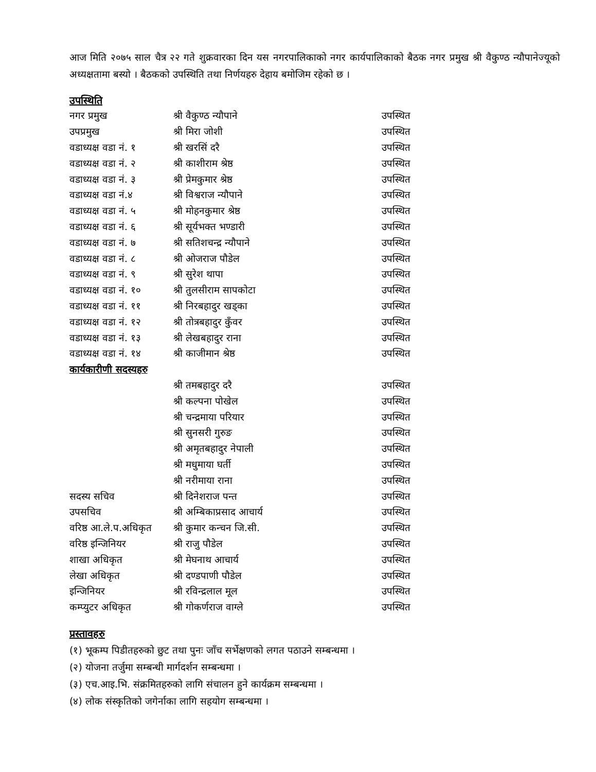आज मिति २०७५ साल चैत्र २२ गते शुक्रवारका दिन यस नगरपालिकाको नगर कार्यपालिकाको बैठक नगर प्रमुख श्री वैकुण्ठ न्यौपानेज्यूको अध्यक्षतामा बस्यो । बैठकको उपस्थिति तथा निर्णयहरु देहाय बमोजिम रहेको छ ।
उपस्थिति
| नगर प्रमुख | श्री वैकुण्ठ न्यौपाने | उपस्थित |
| उपप्रमुख | श्री मिरा जोशी | उपस्थित |
| वडाध्यक्ष वडा नं. १ | श्री खरसिं दरै | उपस्थित |
| वडाध्यक्ष वडा नं. २ | श्री काशीराम श्रेष्ठ | उपस्थित |
| वडाध्यक्ष वडा नं. ३ | श्री प्रेमकुमार श्रेष्ठ | उपस्थित |
| वडाध्यक्ष वडा नं.४ | श्री विश्वराज न्यौपाने | उपस्थित |
| वडाध्यक्ष वडा नं. ५ | श्री मोहनकुमार श्रेष्ठ | उपस्थित |
| वडाध्यक्ष वडा नं. ६ | श्री सूर्यभक्त भण्डारी | उपस्थित |
| वडाध्यक्ष वडा नं. ७ | श्री सतिशचन्द्र न्यौपाने | उपस्थित |
| वडाध्यक्ष वडा नं. ८ | श्री ओजराज पौडेल | उपस्थित |
| वडाध्यक्ष वडा नं. ९ | श्री सुरेश थापा | उपस्थित |
| वडाध्यक्ष वडा नं. १० | श्री तुलसीराम सापकोटा | उपस्थित |
| वडाध्यक्ष वडा नं. ११ | श्री निरबहादुर खड्का | उपस्थित |
| वडाध्यक्ष वडा नं. १२ | श्री तोत्रबहादुर कुँवर | उपस्थित |
| वडाध्यक्ष वडा नं. १३ | श्री लेखबहादुर राना | उपस्थित |
| वडाध्यक्ष वडा नं. १४ | श्री काजीमान श्रेष्ठ | उपस्थित |
| कार्यकारीणी सदस्यहरु | | |
| | श्री तमबहादुर दरै | उपस्थित |
| | श्री कल्पना पोखेल | उपस्थित |
| | श्री चन्द्रमाया परियार | उपस्थित |
| | श्री सुनसरी गुरुङ | उपस्थित |
| | श्री अमृतबहादुर नेपाली | उपस्थित |
| | श्री मधुमाया घर्ती | उपस्थित |
| | श्री नरीमाया राना | उपस्थित |
| सदस्य सचिव | श्री दिनेशराज पन्त | उपस्थित |
| उपसचिव | श्री अम्बिकाप्रसाद आचार्य | उपस्थित |
| वरिष्ठ आ.ले.प.अधिकृत | श्री कुमार कन्चन जि.सी. | उपस्थित |
| वरिष्ठ इन्जिनियर | श्री राजु पौडेल | उपस्थित |
| शाखा अधिकृत | श्री मेघनाथ आचार्य | उपस्थित |
| लेखा अधिकृत | श्री दण्डपाणी पौडेल | उपस्थित |
| इन्जिनियर | श्री रविन्द्रलाल मूल | उपस्थित |
| कम्प्युटर अधिकृत | श्री गोकर्णराज वाग्ले | उपस्थित |
प्रस्तावहरु
(१) भूकम्प पिडीतहरुको छुट तथा पुनः जाँच सर्भेक्षणको लगत पठाउने सम्बन्धमा ।
(२) योजना तर्जुमा सम्बन्धी मार्गदर्शन सम्बन्धमा ।
(३) एच.आइ.भि. संक्रमितहरुको लागि संचालन हुने कार्यक्रम सम्बन्धमा ।
(४) लोक संस्कृतिको जगेर्नाका लागि सहयोग सम्बन्धमा ।